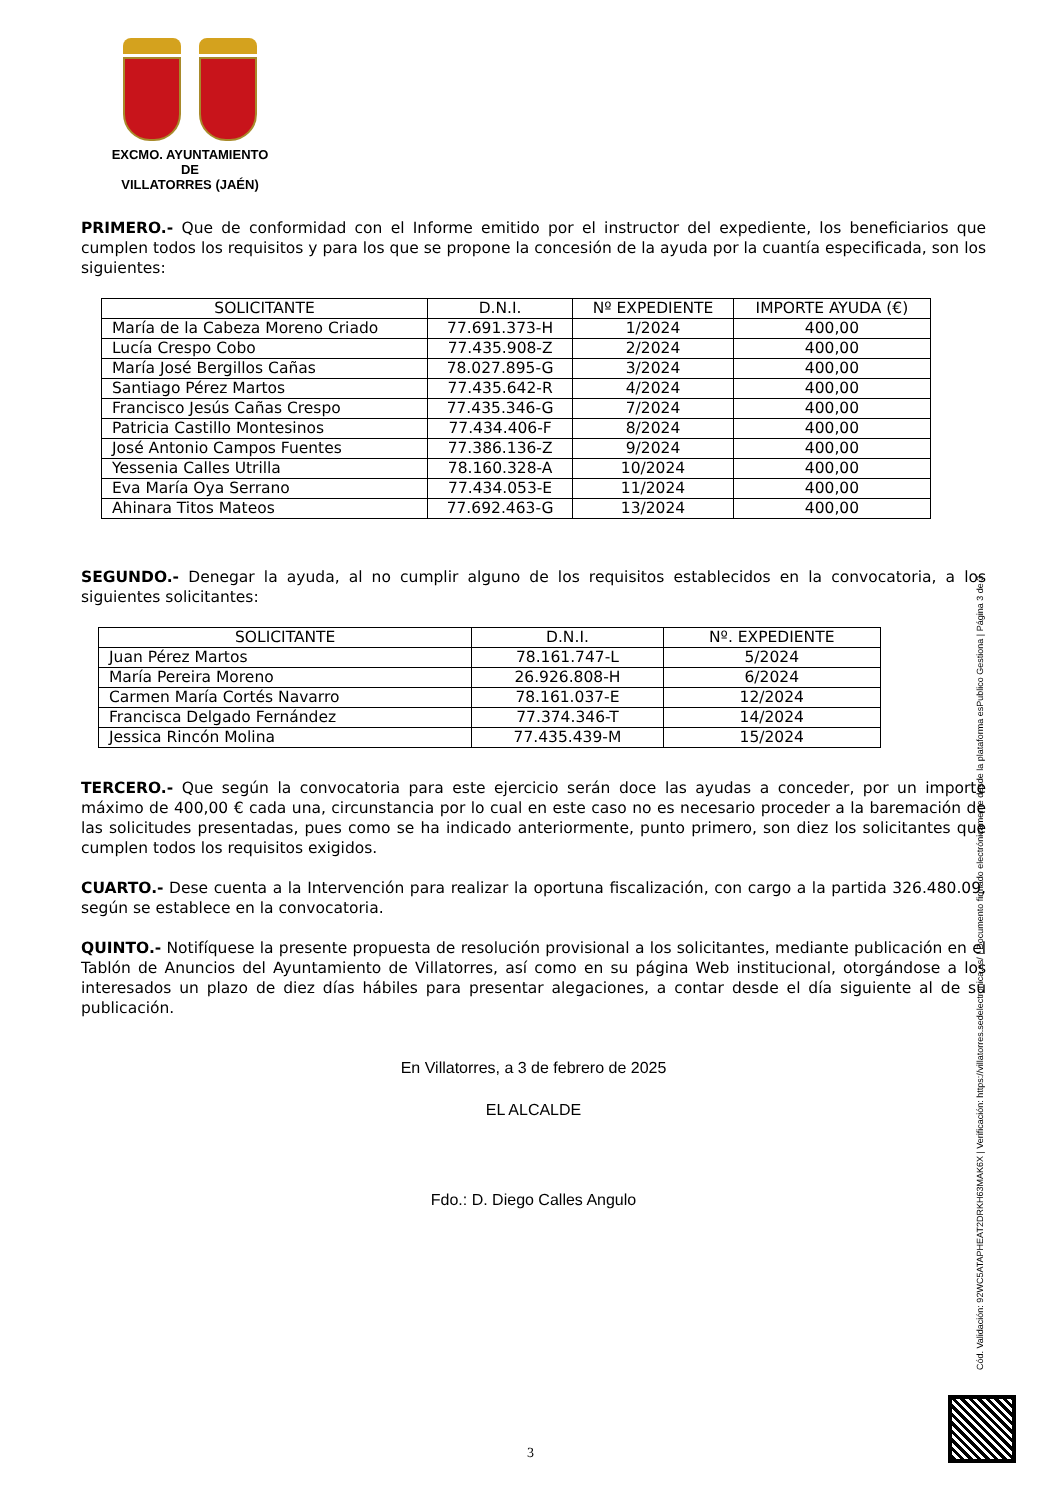EXCMO. AYUNTAMIENTO
DE
VILLATORRES (JAÉN)
PRIMERO.- Que de conformidad con el Informe emitido por el instructor del expediente, los beneficiarios que cumplen todos los requisitos y para los que se propone la concesión de la ayuda por la cuantía especificada, son los siguientes:
| SOLICITANTE | D.N.I. | Nº EXPEDIENTE | IMPORTE AYUDA (€) |
| --- | --- | --- | --- |
| María de la Cabeza Moreno Criado | 77.691.373-H | 1/2024 | 400,00 |
| Lucía Crespo Cobo | 77.435.908-Z | 2/2024 | 400,00 |
| María José Bergillos Cañas | 78.027.895-G | 3/2024 | 400,00 |
| Santiago Pérez Martos | 77.435.642-R | 4/2024 | 400,00 |
| Francisco Jesús Cañas Crespo | 77.435.346-G | 7/2024 | 400,00 |
| Patricia Castillo Montesinos | 77.434.406-F | 8/2024 | 400,00 |
| José Antonio Campos Fuentes | 77.386.136-Z | 9/2024 | 400,00 |
| Yessenia Calles Utrilla | 78.160.328-A | 10/2024 | 400,00 |
| Eva María Oya Serrano | 77.434.053-E | 11/2024 | 400,00 |
| Ahinara Titos Mateos | 77.692.463-G | 13/2024 | 400,00 |
SEGUNDO.- Denegar la ayuda, al no cumplir alguno de los requisitos establecidos en la convocatoria, a los siguientes solicitantes:
| SOLICITANTE | D.N.I. | Nº. EXPEDIENTE |
| --- | --- | --- |
| Juan Pérez Martos | 78.161.747-L | 5/2024 |
| María Pereira Moreno | 26.926.808-H | 6/2024 |
| Carmen María Cortés Navarro | 78.161.037-E | 12/2024 |
| Francisca Delgado Fernández | 77.374.346-T | 14/2024 |
| Jessica Rincón Molina | 77.435.439-M | 15/2024 |
TERCERO.- Que según la convocatoria para este ejercicio serán doce las ayudas a conceder, por un importe máximo de 400,00 € cada una, circunstancia por lo cual en este caso no es necesario proceder a la baremación de las solicitudes presentadas, pues como se ha indicado anteriormente, punto primero, son diez los solicitantes que cumplen todos los requisitos exigidos.
CUARTO.- Dese cuenta a la Intervención para realizar la oportuna fiscalización, con cargo a la partida 326.480.09, según se establece en la convocatoria.
QUINTO.- Notifíquese la presente propuesta de resolución provisional a los solicitantes, mediante publicación en el Tablón de Anuncios del Ayuntamiento de Villatorres, así como en su página Web institucional, otorgándose a los interesados un plazo de diez días hábiles para presentar alegaciones, a contar desde el día siguiente al de su publicación.
En Villatorres, a 3 de febrero de 2025
EL ALCALDE
Fdo.: D. Diego Calles Angulo
Cód. Validación: 92WC5ATAPHEAT2DRKH63MAK6X | Verificación: https://villatorres.sedelectronica.es/ | Documento firmado electrónicamente desde la plataforma esPublico Gestiona | Página 3 de 3
3